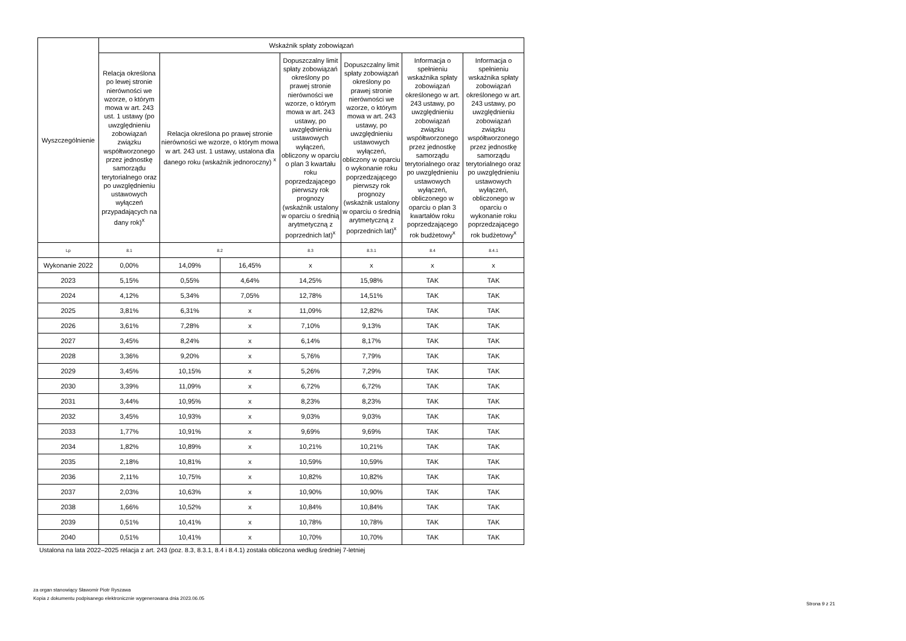| Wyszczególnienie | Wskaźnik spłaty zobowiązań | | | | | | |
| --- | --- | --- | --- | --- | --- | --- | --- |
| | Relacja określona po lewej stronie nierówności we wzorze, o którym mowa w art. 243 ust. 1 ustawy (po uwzględnieniu zobowiązań związku współtworzonego przez jednostkę samorządu terytorialnego oraz po uwzględnieniu ustawowych wyłączeń przypadających na dany rok)<sup>x</sup> | Relacja określona po prawej stronie nierówności we wzorze, o którym mowa w art. 243 ust. 1 ustawy, ustalona dla danego roku (wskaźnik jednoroczny) <sup>x</sup> | | Dopuszczalny limit spłaty zobowiązań określony po prawej stronie nierówności we wzorze, o którym mowa w art. 243 ustawy, po uwzględnieniu ustawowych wyłączeń, obliczony w oparciu o plan 3 kwartału roku poprzedzającego pierwszy rok prognozy (wskaźnik ustalony w oparciu o średnią arytmetyczną z poprzednich lat)<sup>x</sup> | Dopuszczalny limit spłaty zobowiązań określony po prawej stronie nierówności we wzorze, o którym mowa w art. 243 ustawy, po uwzględnieniu ustawowych wyłączeń, obliczony w oparciu o wykonanie roku poprzedzającego pierwszy rok prognozy (wskaźnik ustalony w oparciu o średnią arytmetyczną z poprzednich lat)<sup>x</sup> | Informacja o spełnieniu wskaźnika spłaty zobowiązań określonego w art. 243 ustawy, po uwzględnieniu zobowiązań związku współtworzonego przez jednostkę samorządu terytorialnego oraz po uwzględnieniu ustawowych wyłączeń, obliczonego w oparciu o plan 3 kwartałów roku poprzedzającego rok budżetowy<sup>x</sup> | Informacja o spełnieniu wskaźnika spłaty zobowiązań określonego w art. 243 ustawy, po uwzględnieniu zobowiązań związku współtworzonego przez jednostkę samorządu terytorialnego oraz po uwzględnieniu ustawowych wyłączeń, obliczonego w oparciu o wykonanie roku poprzedzającego rok budżetowy<sup>x</sup> |
| Lp | 8.1 | 8.2 | | 8.3 | 8.3.1 | 8.4 | 8.4.1 |
| Wykonanie 2022 | 0,00% | 14,09% | 16,45% | x | x | x | x |
| 2023 | 5,15% | 0,55% | 4,64% | 14,25% | 15,98% | TAK | TAK |
| 2024 | 4,12% | 5,34% | 7,05% | 12,78% | 14,51% | TAK | TAK |
| 2025 | 3,81% | 6,31% | x | 11,09% | 12,82% | TAK | TAK |
| 2026 | 3,61% | 7,28% | x | 7,10% | 9,13% | TAK | TAK |
| 2027 | 3,45% | 8,24% | x | 6,14% | 8,17% | TAK | TAK |
| 2028 | 3,36% | 9,20% | x | 5,76% | 7,79% | TAK | TAK |
| 2029 | 3,45% | 10,15% | x | 5,26% | 7,29% | TAK | TAK |
| 2030 | 3,39% | 11,09% | x | 6,72% | 6,72% | TAK | TAK |
| 2031 | 3,44% | 10,95% | x | 8,23% | 8,23% | TAK | TAK |
| 2032 | 3,45% | 10,93% | x | 9,03% | 9,03% | TAK | TAK |
| 2033 | 1,77% | 10,91% | x | 9,69% | 9,69% | TAK | TAK |
| 2034 | 1,82% | 10,89% | x | 10,21% | 10,21% | TAK | TAK |
| 2035 | 2,18% | 10,81% | x | 10,59% | 10,59% | TAK | TAK |
| 2036 | 2,11% | 10,75% | x | 10,82% | 10,82% | TAK | TAK |
| 2037 | 2,03% | 10,63% | x | 10,90% | 10,90% | TAK | TAK |
| 2038 | 1,66% | 10,52% | x | 10,84% | 10,84% | TAK | TAK |
| 2039 | 0,51% | 10,41% | x | 10,78% | 10,78% | TAK | TAK |
| 2040 | 0,51% | 10,41% | x | 10,70% | 10,70% | TAK | TAK |
Ustalona na lata 2022–2025 relacja z art. 243 (poz. 8.3, 8.3.1, 8.4 i 8.4.1) została obliczona według średniej 7-letniej
za organ stanowiący Sławomir Piotr Ryszawa
Kopia z dokumentu podpisanego elektronicznie wygenerowana dnia 2023.06.05
Strona 9 z 21